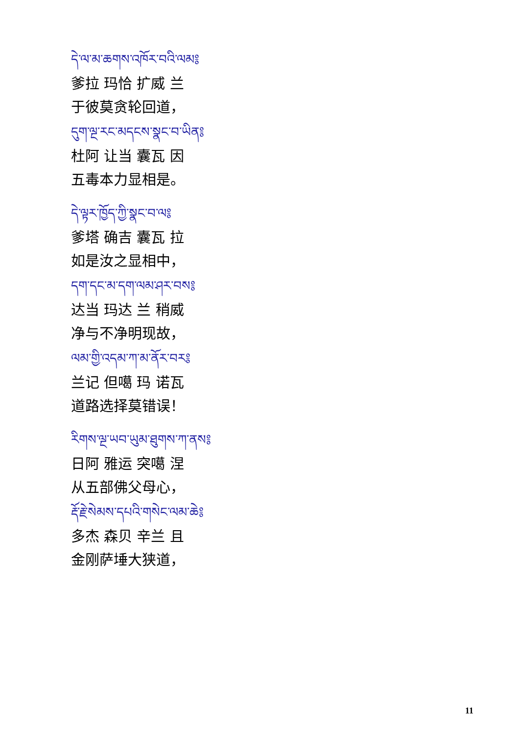དེ་ལ་མ་ཆགས་འཁོར་བའི་ལམ༔
爹拉 玛恰 扩威 兰
于彼莫贪轮回道，
དུག་ལྔ་རང་མདངས་སྣང་བ་ཡིན༔
杜阿 让当 囊瓦 因
五毒本力显相是。
དེ་ལྟར་ཁྱོད་ཀྱི་སྣང་བ་ལ༔
爹塔 确吉 囊瓦 拉
如是汝之显相中，
དག་དང་མ་དག་ལམ་ཤར་བས༔
达当 玛达 兰 稍威
净与不净明现故，
ལམ་གྱི་འདམ་ཀ་མ་ནོར་བར༔
兰记 但噶 玛 诺瓦
道路选择莫错误！
རིགས་ལྔ་ཡབ་ཡུམ་ཐུགས་ཀ་ནས༔
日阿 雅运 突噶 涅
从五部佛父母心，
རྡོ་རྗེ་སེམས་དཔའི་གསེང་ལམ་ཆེ༔
多杰 森贝 辛兰 且
金刚萨埵大狭道，
11